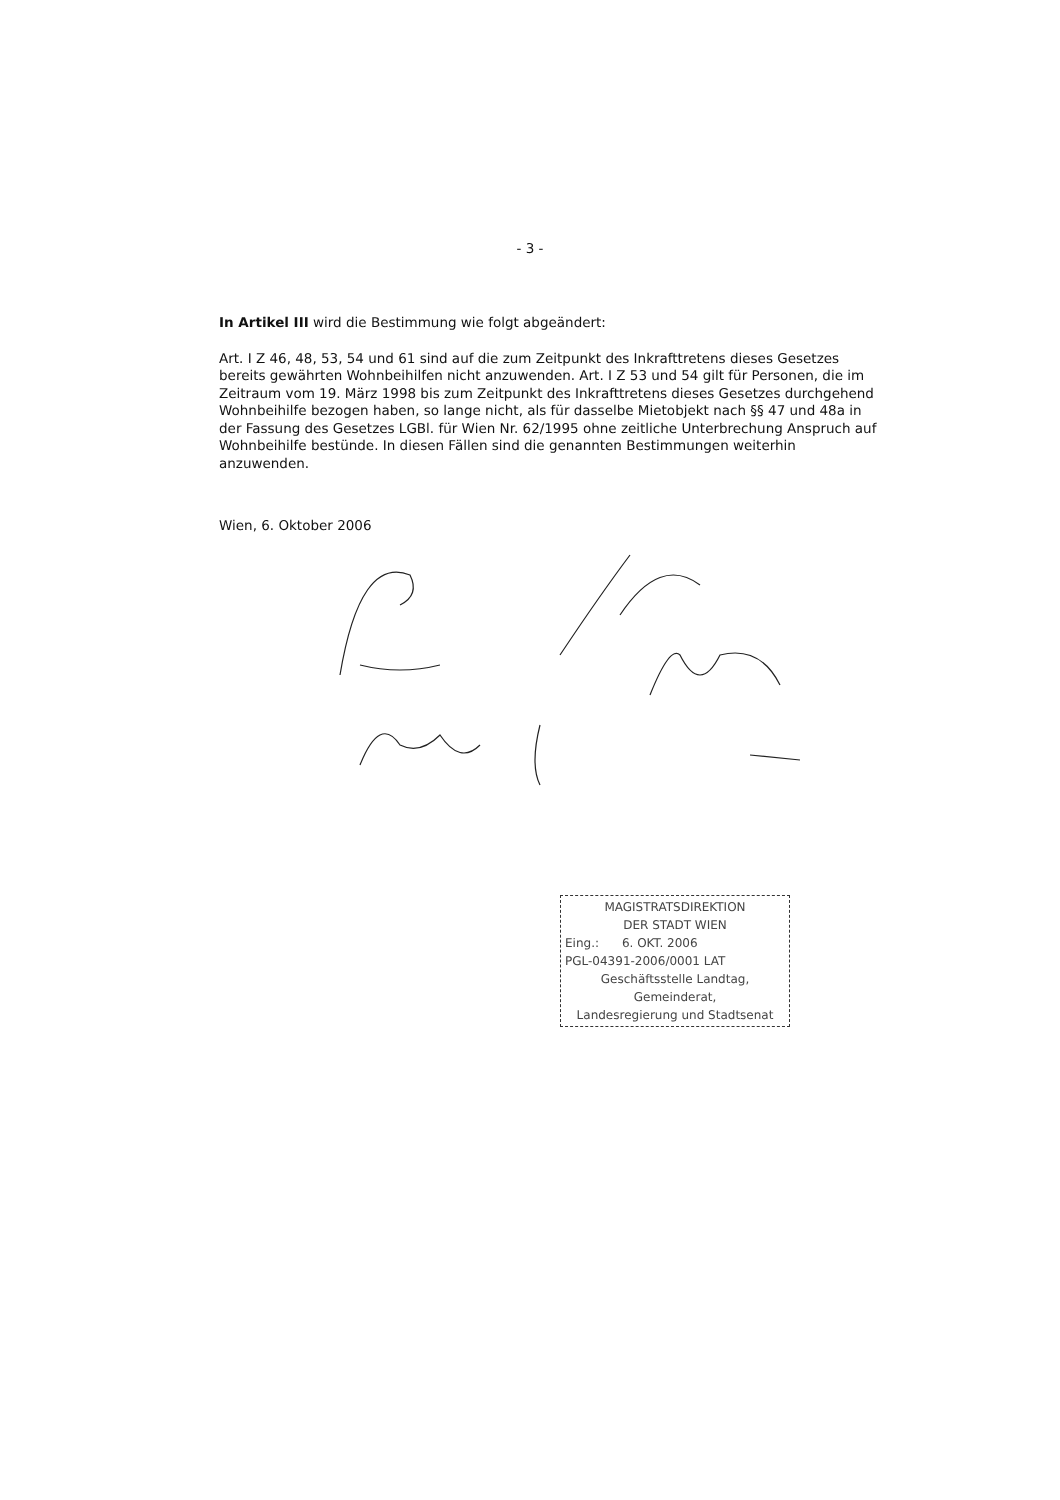- 3 -
In Artikel III wird die Bestimmung wie folgt abgeändert:
Art. I Z 46, 48, 53, 54 und 61 sind auf die zum Zeitpunkt des Inkrafttretens dieses Gesetzes bereits gewährten Wohnbeihilfen nicht anzuwenden. Art. I Z 53 und 54 gilt für Personen, die im Zeitraum vom 19. März 1998 bis zum Zeitpunkt des Inkrafttretens dieses Gesetzes durchgehend Wohnbeihilfe bezogen haben, so lange nicht, als für dasselbe Mietobjekt nach §§ 47 und 48a in der Fassung des Gesetzes LGBl. für Wien Nr. 62/1995 ohne zeitliche Unterbrechung Anspruch auf Wohnbeihilfe bestünde. In diesen Fällen sind die genannten Bestimmungen weiterhin anzuwenden.
Wien, 6. Oktober 2006
MAGISTRATSDIREKTION
DER STADT WIEN
Eing.: 6. OKT. 2006
PGL-04391-2006/0001 LAT
Geschäftsstelle Landtag, Gemeinderat,
Landesregierung und Stadtsenat